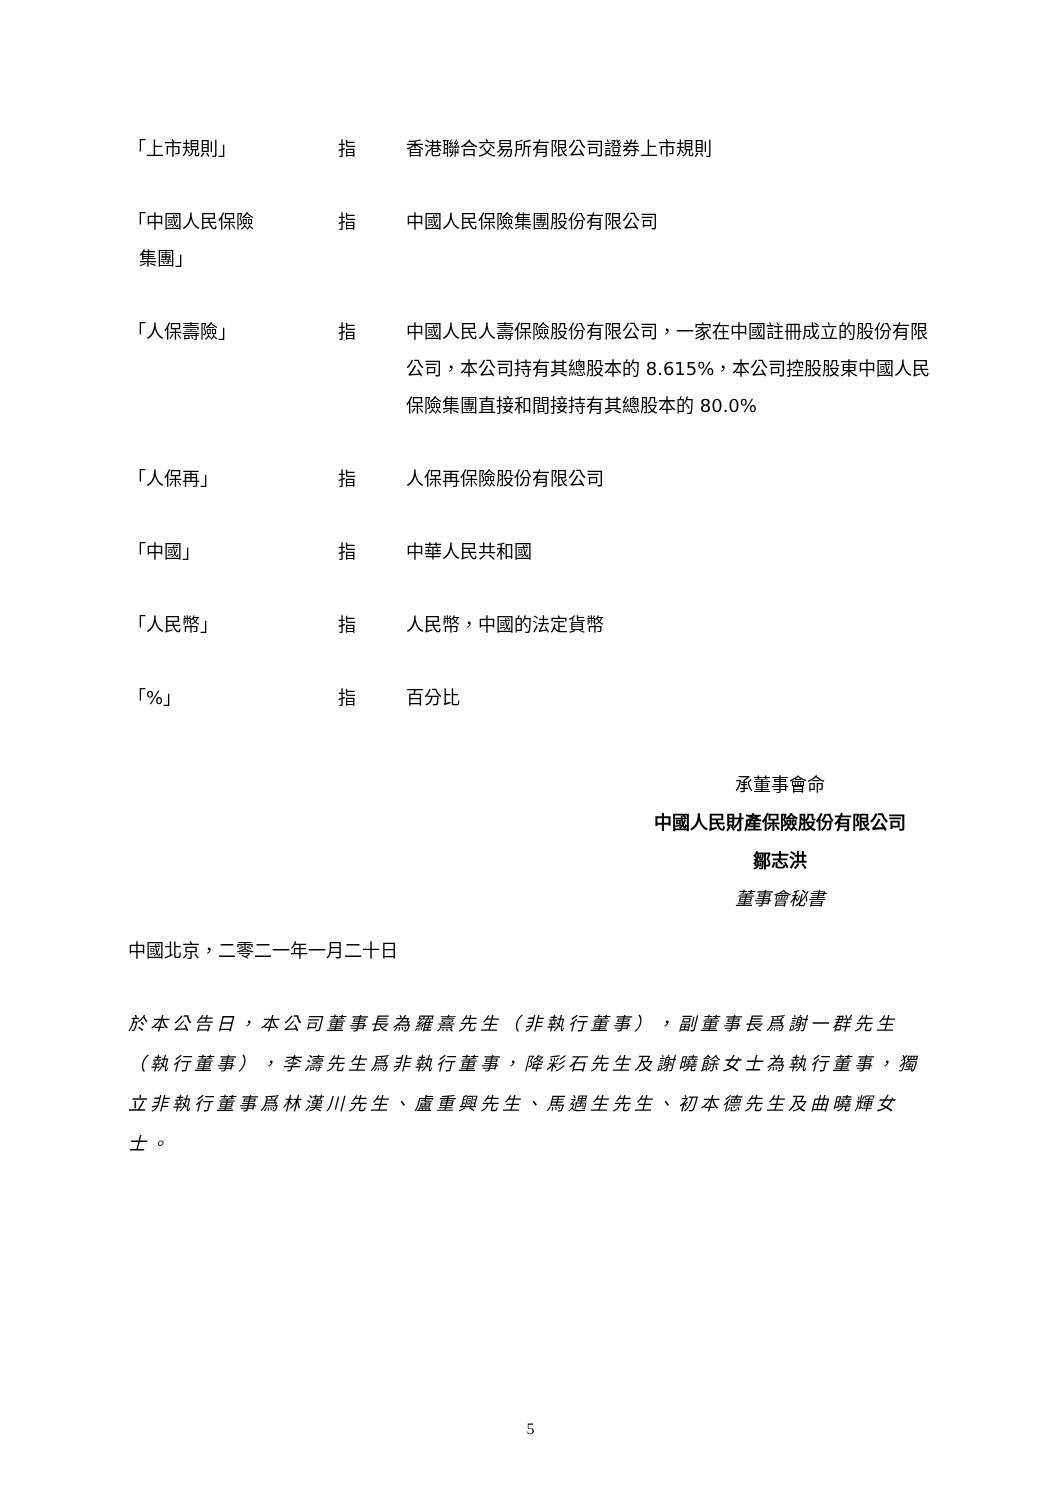「上市規則」 指 香港聯合交易所有限公司證券上市規則
「中國人民保險
集團」
指 中國人民保險集團股份有限公司
「人保壽險」 指 中國人民人壽保險股份有限公司，一家在中國註冊成立的股份有限公司，本公司持有其總股本的 8.615%，本公司控股股東中國人民保險集團直接和間接持有其總股本的 80.0%
「人保再」 指 人保再保險股份有限公司
「中國」 指 中華人民共和國
「人民幣」 指 人民幣，中國的法定貨幣
「%」 指 百分比
承董事會命
中國人民財產保險股份有限公司
鄒志洪
董事會秘書
中國北京，二零二一年一月二十日
於本公告日，本公司董事長為羅熹先生（非執行董事），副董事長爲謝一群先生（執行董事），李濤先生爲非執行董事，降彩石先生及謝曉餘女士為執行董事，獨立非執行董事爲林漢川先生、盧重興先生、馬遇生先生、初本德先生及曲曉輝女士。
5